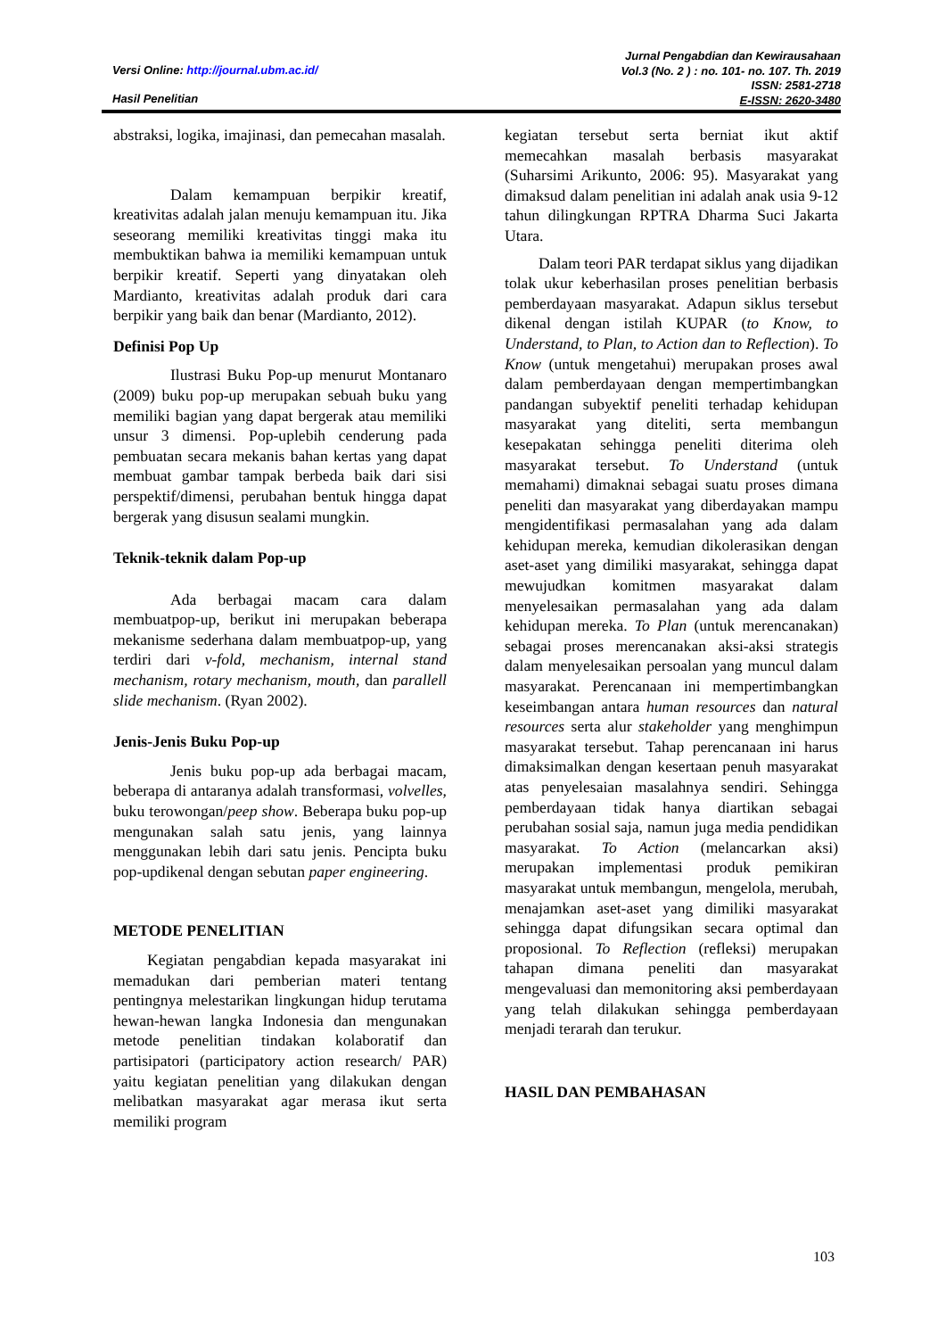Versi Online: http://journal.ubm.ac.id/
Hasil Penelitian
Jurnal Pengabdian dan Kewirausahaan
Vol.3 (No. 2 ) : no. 101- no. 107. Th. 2019
ISSN: 2581-2718
E-ISSN: 2620-3480
abstraksi, logika, imajinasi, dan pemecahan masalah.
Dalam kemampuan berpikir kreatif, kreativitas adalah jalan menuju kemampuan itu. Jika seseorang memiliki kreativitas tinggi maka itu membuktikan bahwa ia memiliki kemampuan untuk berpikir kreatif. Seperti yang dinyatakan oleh Mardianto, kreativitas adalah produk dari cara berpikir yang baik dan benar (Mardianto, 2012).
Definisi Pop Up
Ilustrasi Buku Pop-up menurut Montanaro (2009) buku pop-up merupakan sebuah buku yang memiliki bagian yang dapat bergerak atau memiliki unsur 3 dimensi. Pop-uplebih cenderung pada pembuatan secara mekanis bahan kertas yang dapat membuat gambar tampak berbeda baik dari sisi perspektif/dimensi, perubahan bentuk hingga dapat bergerak yang disusun sealami mungkin.
Teknik-teknik dalam Pop-up
Ada berbagai macam cara dalam membuatpop-up, berikut ini merupakan beberapa mekanisme sederhana dalam membuatpop-up, yang terdiri dari v-fold, mechanism, internal stand mechanism, rotary mechanism, mouth, dan parallell slide mechanism. (Ryan 2002).
Jenis-Jenis Buku Pop-up
Jenis buku pop-up ada berbagai macam, beberapa di antaranya adalah transformasi, volvelles, buku terowongan/peep show. Beberapa buku pop-up mengunakan salah satu jenis, yang lainnya menggunakan lebih dari satu jenis. Pencipta buku pop-updikenal dengan sebutan paper engineering.
METODE PENELITIAN
Kegiatan pengabdian kepada masyarakat ini memadukan dari pemberian materi tentang pentingnya melestarikan lingkungan hidup terutama hewan-hewan langka Indonesia dan mengunakan metode penelitian tindakan kolaboratif dan partisipatori (participatory action research/ PAR) yaitu kegiatan penelitian yang dilakukan dengan melibatkan masyarakat agar merasa ikut serta memiliki program
kegiatan tersebut serta berniat ikut aktif memecahkan masalah berbasis masyarakat (Suharsimi Arikunto, 2006: 95). Masyarakat yang dimaksud dalam penelitian ini adalah anak usia 9-12 tahun dilingkungan RPTRA Dharma Suci Jakarta Utara.
Dalam teori PAR terdapat siklus yang dijadikan tolak ukur keberhasilan proses penelitian berbasis pemberdayaan masyarakat. Adapun siklus tersebut dikenal dengan istilah KUPAR (to Know, to Understand, to Plan, to Action dan to Reflection). To Know (untuk mengetahui) merupakan proses awal dalam pemberdayaan dengan mempertimbangkan pandangan subyektif peneliti terhadap kehidupan masyarakat yang diteliti, serta membangun kesepakatan sehingga peneliti diterima oleh masyarakat tersebut. To Understand (untuk memahami) dimaknai sebagai suatu proses dimana peneliti dan masyarakat yang diberdayakan mampu mengidentifikasi permasalahan yang ada dalam kehidupan mereka, kemudian dikolerasikan dengan aset-aset yang dimiliki masyarakat, sehingga dapat mewujudkan komitmen masyarakat dalam menyelesaikan permasalahan yang ada dalam kehidupan mereka. To Plan (untuk merencanakan) sebagai proses merencanakan aksi-aksi strategis dalam menyelesaikan persoalan yang muncul dalam masyarakat. Perencanaan ini mempertimbangkan keseimbangan antara human resources dan natural resources serta alur stakeholder yang menghimpun masyarakat tersebut. Tahap perencanaan ini harus dimaksimalkan dengan kesertaan penuh masyarakat atas penyelesaian masalahnya sendiri. Sehingga pemberdayaan tidak hanya diartikan sebagai perubahan sosial saja, namun juga media pendidikan masyarakat. To Action (melancarkan aksi) merupakan implementasi produk pemikiran masyarakat untuk membangun, mengelola, merubah, menajamkan aset-aset yang dimiliki masyarakat sehingga dapat difungsikan secara optimal dan proposional. To Reflection (refleksi) merupakan tahapan dimana peneliti dan masyarakat mengevaluasi dan memonitoring aksi pemberdayaan yang telah dilakukan sehingga pemberdayaan menjadi terarah dan terukur.
HASIL DAN PEMBAHASAN
103